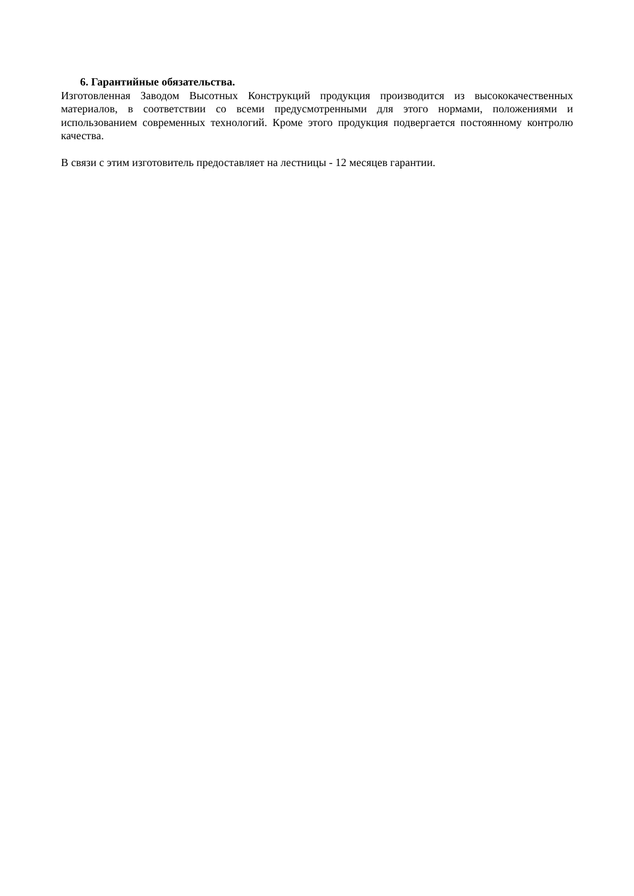6. Гарантийные обязательства.
Изготовленная Заводом Высотных Конструкций продукция производится из высококачественных материалов, в соответствии со всеми предусмотренными для этого нормами, положениями и использованием современных технологий. Кроме этого продукция подвергается постоянному контролю качества.
В связи с этим изготовитель предоставляет на лестницы - 12 месяцев гарантии.